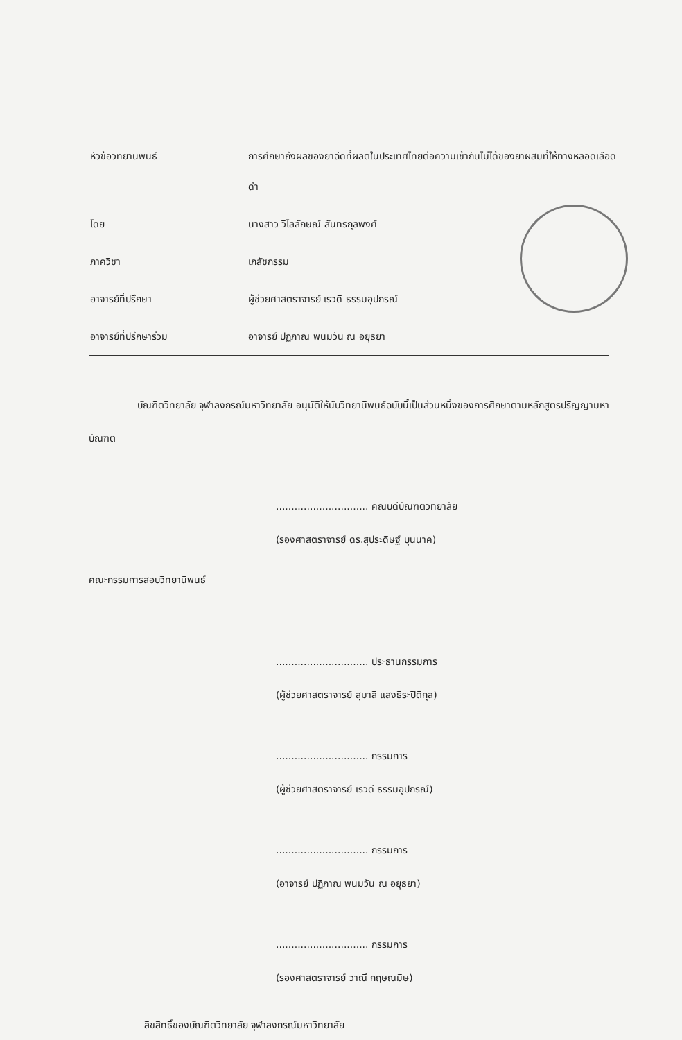หัวข้อวิทยานิพนธ์
การศึกษาถึงผลของยาฉีดที่ผลิตในประเทศไทยต่อความเข้ากันไม่ได้ของยาผสมที่ให้ทางหลอดเลือดดำ
โดย
นางสาว วิไลลักษณ์ สันทรกุลพงศ์
ภาควิชา
เภสัชกรรม
อาจารย์ที่ปรึกษา
ผู้ช่วยศาสตราจารย์ เรวดี ธรรมอุปกรณ์
อาจารย์ที่ปรึกษาร่วม
อาจารย์ ปฏิภาณ พนมวัน ณ อยุธยา
บัณฑิตวิทยาลัย จุฬาลงกรณ์มหาวิทยาลัย อนุมัติให้นับวิทยานิพนธ์ฉบับนี้เป็นส่วนหนึ่งของการศึกษาตามหลักสูตรปริญญามหาบัณฑิต
.............................. คณบดีบัณฑิตวิทยาลัย
(รองศาสตราจารย์ ดร.สุประดิษฐ์ บุนนาค)
คณะกรรมการสอบวิทยานิพนธ์
.............................. ประธานกรรมการ
(ผู้ช่วยศาสตราจารย์ สุมาลี แสงธีระปิติกุล)
.............................. กรรมการ
(ผู้ช่วยศาสตราจารย์ เรวดี ธรรมอุปกรณ์)
.............................. กรรมการ
(อาจารย์ ปฏิภาณ พนมวัน ณ อยุธยา)
.............................. กรรมการ
(รองศาสตราจารย์ วาณี กฤษณมิษ)
ลิขสิทธิ์ของบัณฑิตวิทยาลัย จุฬาลงกรณ์มหาวิทยาลัย